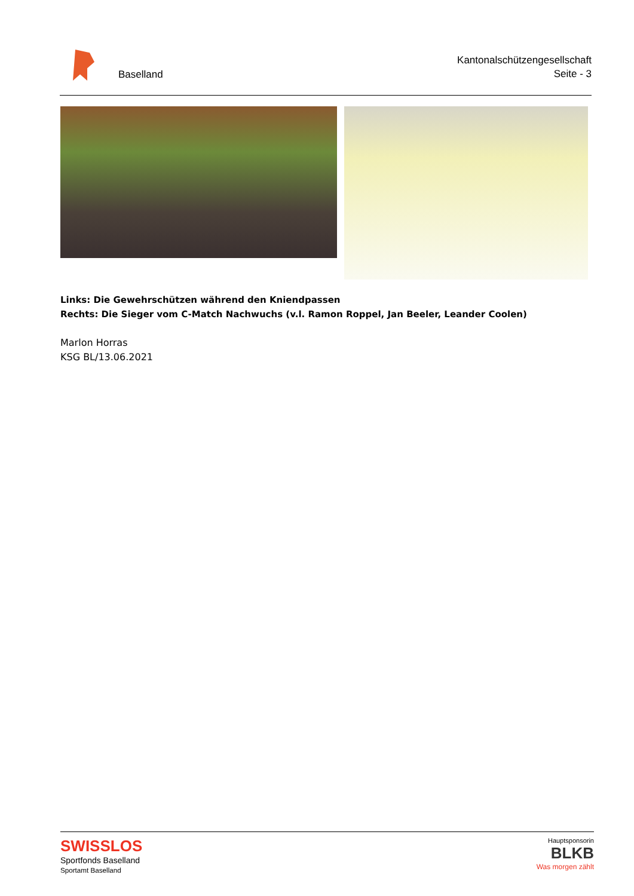Baselland
Kantonalschützengesellschaft
Seite - 3
Links: Die Gewehrschützen während den Kniendpassen
Rechts: Die Sieger vom C-Match Nachwuchs (v.l. Ramon Roppel, Jan Beeler, Leander Coolen)
Marlon Horras
KSG BL/13.06.2021
SWISSLOS
Sportfonds Baselland
Sportamt Baselland
Hauptsponsorin
BLKB
Was morgen zählt